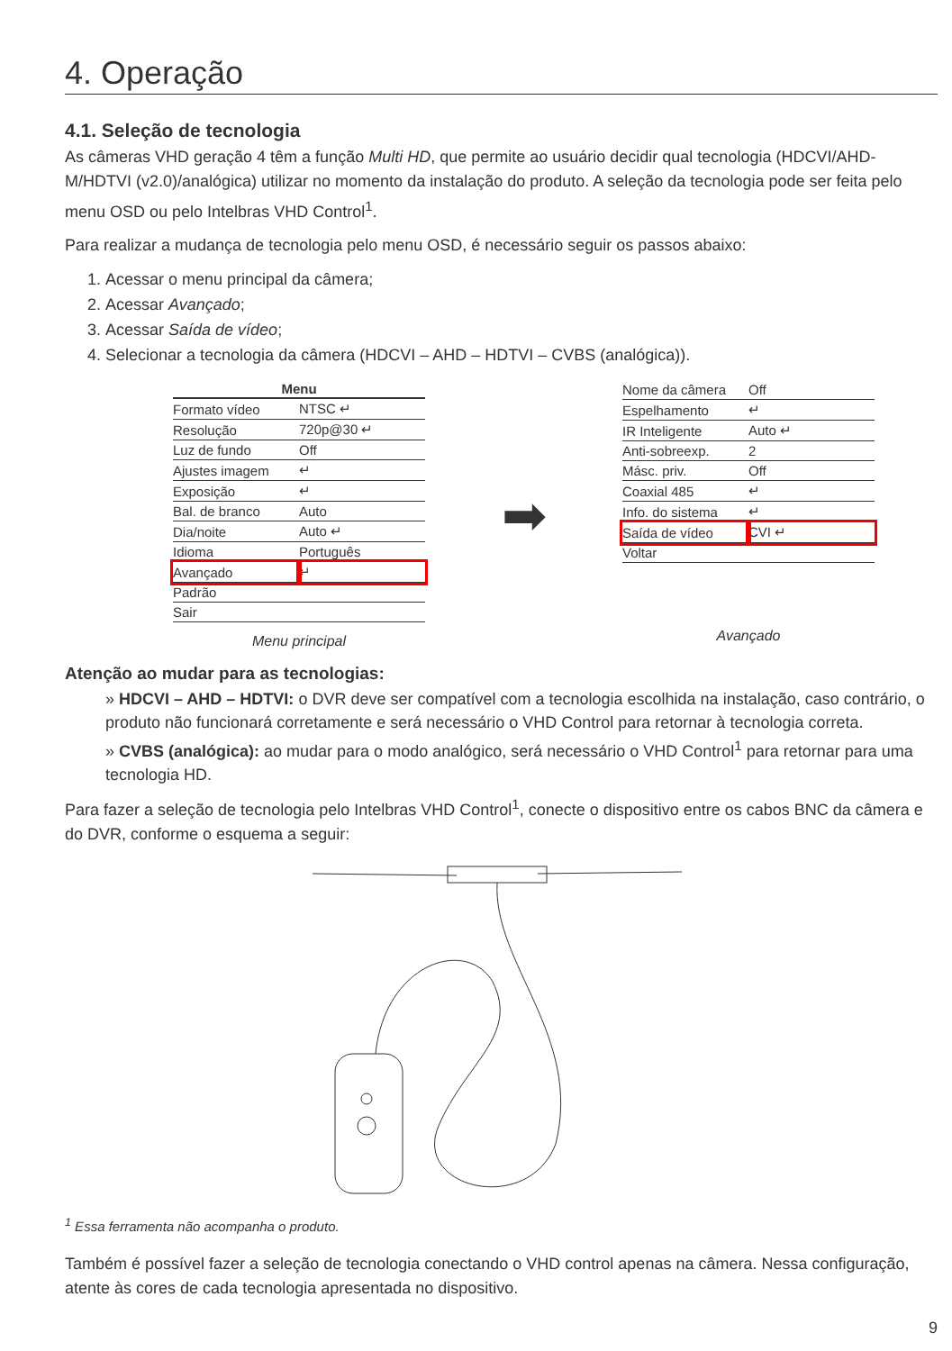4. Operação
4.1. Seleção de tecnologia
As câmeras VHD geração 4 têm a função Multi HD, que permite ao usuário decidir qual tecnologia (HDCVI/AHD-M/HDTVI (v2.0)/analógica) utilizar no momento da instalação do produto. A seleção da tecnologia pode ser feita pelo menu OSD ou pelo Intelbras VHD Control<sup>1</sup>.
Para realizar a mudança de tecnologia pelo menu OSD, é necessário seguir os passos abaixo:
1. Acessar o menu principal da câmera;
2. Acessar Avançado;
3. Acessar Saída de vídeo;
4. Selecionar a tecnologia da câmera (HDCVI – AHD – HDTVI – CVBS (analógica)).
| Menu | |
| --- | --- |
| Formato vídeo | NTSC ↵ |
| Resolução | 720p@30 ↵ |
| Luz de fundo | Off |
| Ajustes imagem | ↵ |
| Exposição | ↵ |
| Bal. de branco | Auto |
| Dia/noite | Auto ↵ |
| Idioma | Português |
| Avançado | ↵ |
| Padrão | |
| Sair | |
Menu principal
➡
| Nome da câmera | Off |
| Espelhamento | ↵ |
| IR Inteligente | Auto ↵ |
| Anti-sobreexp. | 2 |
| Másc. priv. | Off |
| Coaxial 485 | ↵ |
| Info. do sistema | ↵ |
| Saída de vídeo | CVI ↵ |
| Voltar | |
Avançado
Atenção ao mudar para as tecnologias:
» HDCVI – AHD – HDTVI: o DVR deve ser compatível com a tecnologia escolhida na instalação, caso contrário, o produto não funcionará corretamente e será necessário o VHD Control para retornar à tecnologia correta.
» CVBS (analógica): ao mudar para o modo analógico, será necessário o VHD Control<sup>1</sup> para retornar para uma tecnologia HD.
Para fazer a seleção de tecnologia pelo Intelbras VHD Control<sup>1</sup>, conecte o dispositivo entre os cabos BNC da câmera e do DVR, conforme o esquema a seguir:
<sup>1</sup> Essa ferramenta não acompanha o produto.
Também é possível fazer a seleção de tecnologia conectando o VHD control apenas na câmera. Nessa configuração, atente às cores de cada tecnologia apresentada no dispositivo.
9